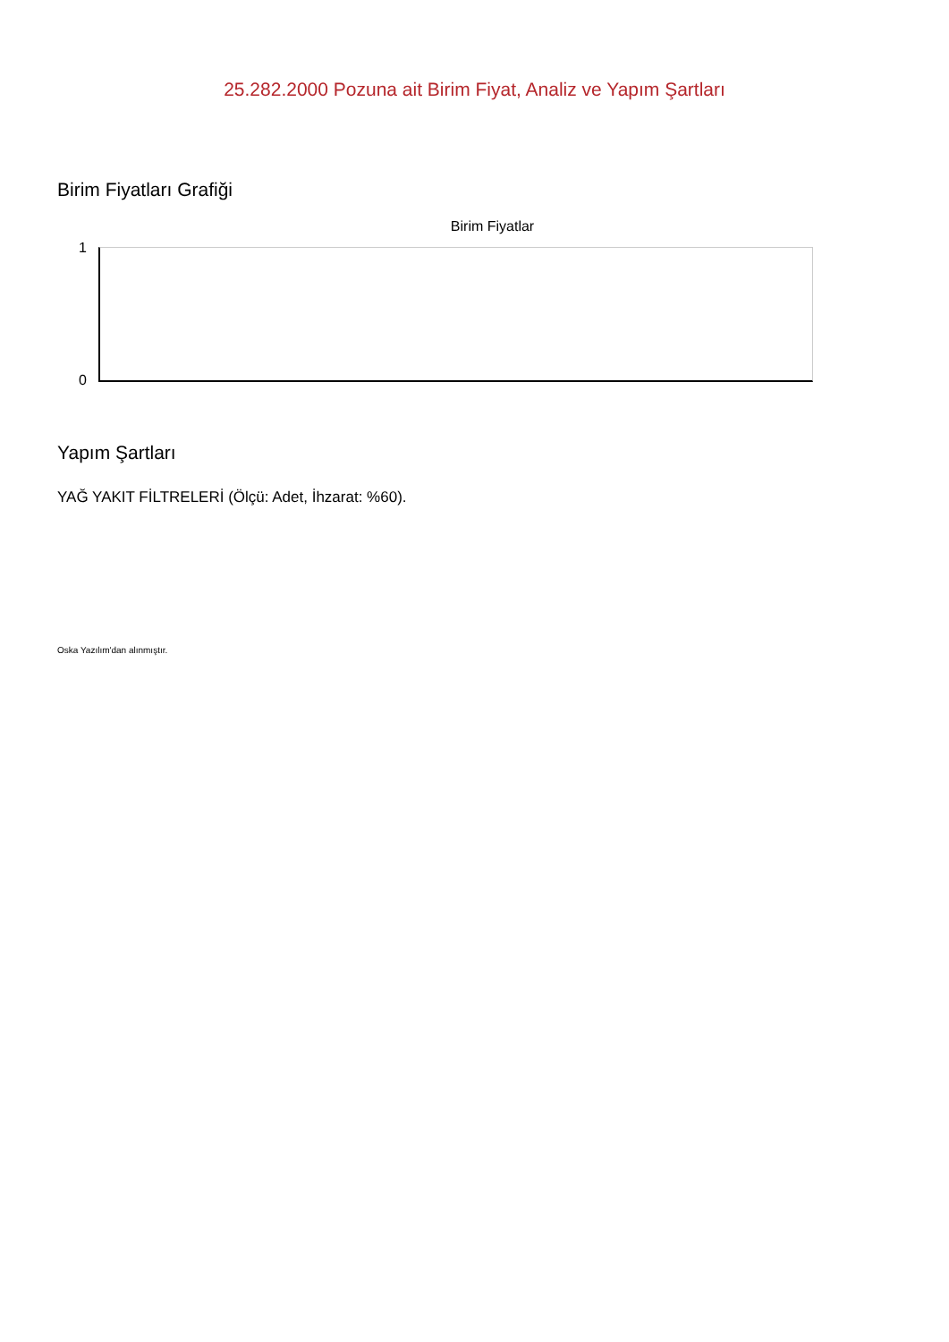25.282.2000 Pozuna ait Birim Fiyat, Analiz ve Yapım Şartları
Birim Fiyatları Grafiği
Birim Fiyatlar
1
0
Yapım Şartları
YAĞ YAKIT FİLTRELERİ (Ölçü: Adet, İhzarat: %60).
Oska Yazılım'dan alınmıştır.